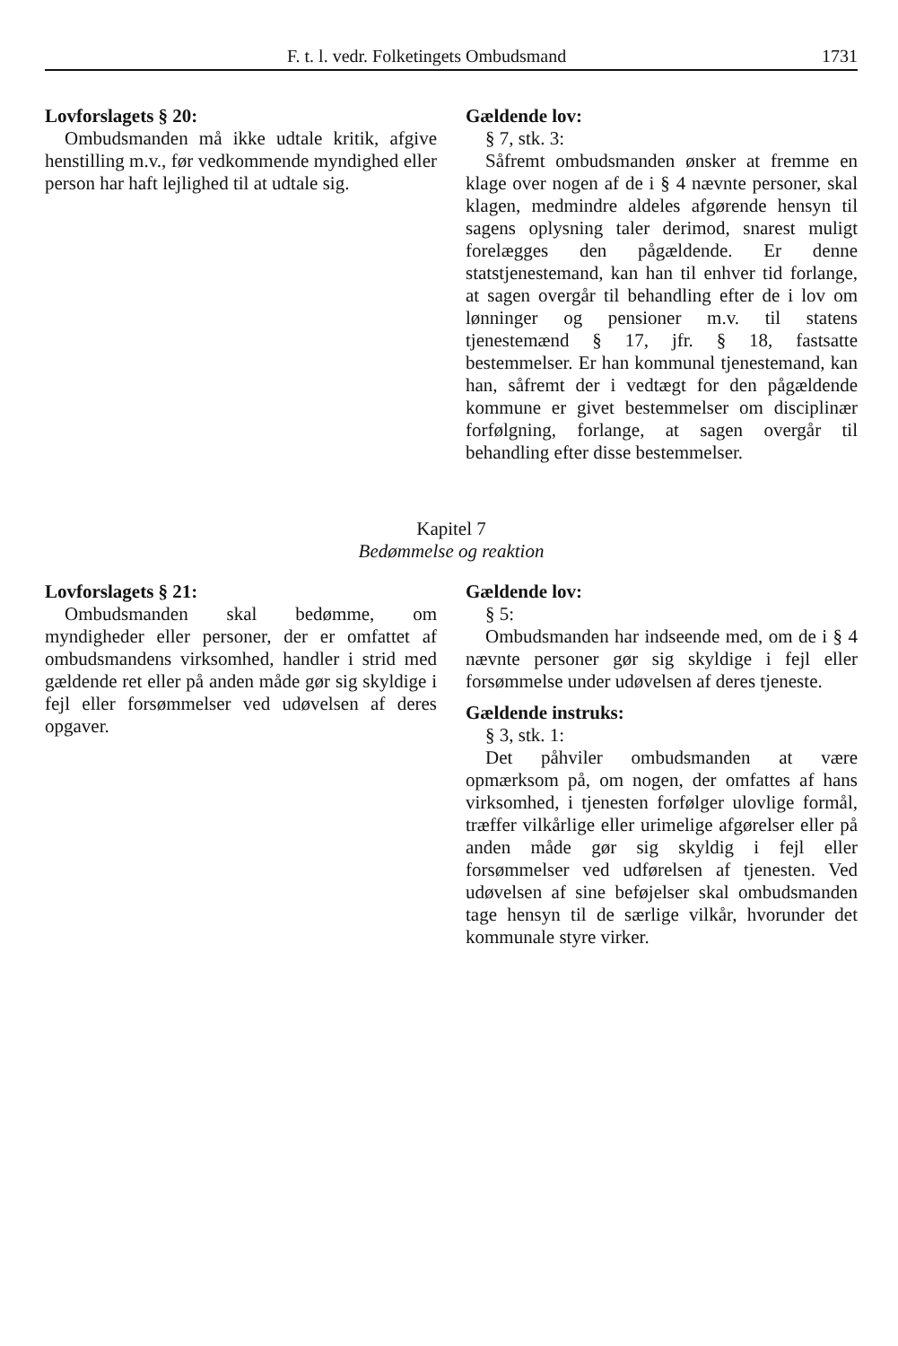F. t. l. vedr. Folketingets Ombudsmand 1731
Lovforslagets § 20:
Ombudsmanden må ikke udtale kritik, afgive henstilling m.v., før vedkommende myndighed eller person har haft lejlighed til at udtale sig.
Gældende lov:
§ 7, stk. 3:
Såfremt ombudsmanden ønsker at fremme en klage over nogen af de i § 4 nævnte personer, skal klagen, medmindre aldeles afgørende hensyn til sagens oplysning taler derimod, snarest muligt forelægges den pågældende. Er denne statstjenestemand, kan han til enhver tid forlange, at sagen overgår til behandling efter de i lov om lønninger og pensioner m.v. til statens tjenestemænd § 17, jfr. § 18, fastsatte bestemmelser. Er han kommunal tjenestemand, kan han, såfremt der i vedtægt for den pågældende kommune er givet bestemmelser om disciplinær forfølgning, forlange, at sagen overgår til behandling efter disse bestemmelser.
Kapitel 7
Bedømmelse og reaktion
Lovforslagets § 21:
Ombudsmanden skal bedømme, om myndigheder eller personer, der er omfattet af ombudsmandens virksomhed, handler i strid med gældende ret eller på anden måde gør sig skyldige i fejl eller forsømmelser ved udøvelsen af deres opgaver.
Gældende lov:
§ 5:
Ombudsmanden har indseende med, om de i § 4 nævnte personer gør sig skyldige i fejl eller forsømmelse under udøvelsen af deres tjeneste.
Gældende instruks:
§ 3, stk. 1:
Det påhviler ombudsmanden at være opmærksom på, om nogen, der omfattes af hans virksomhed, i tjenesten forfølger ulovlige formål, træffer vilkårlige eller urimelige afgørelser eller på anden måde gør sig skyldig i fejl eller forsømmelser ved udførelsen af tjenesten. Ved udøvelsen af sine beføjelser skal ombudsmanden tage hensyn til de særlige vilkår, hvorunder det kommunale styre virker.